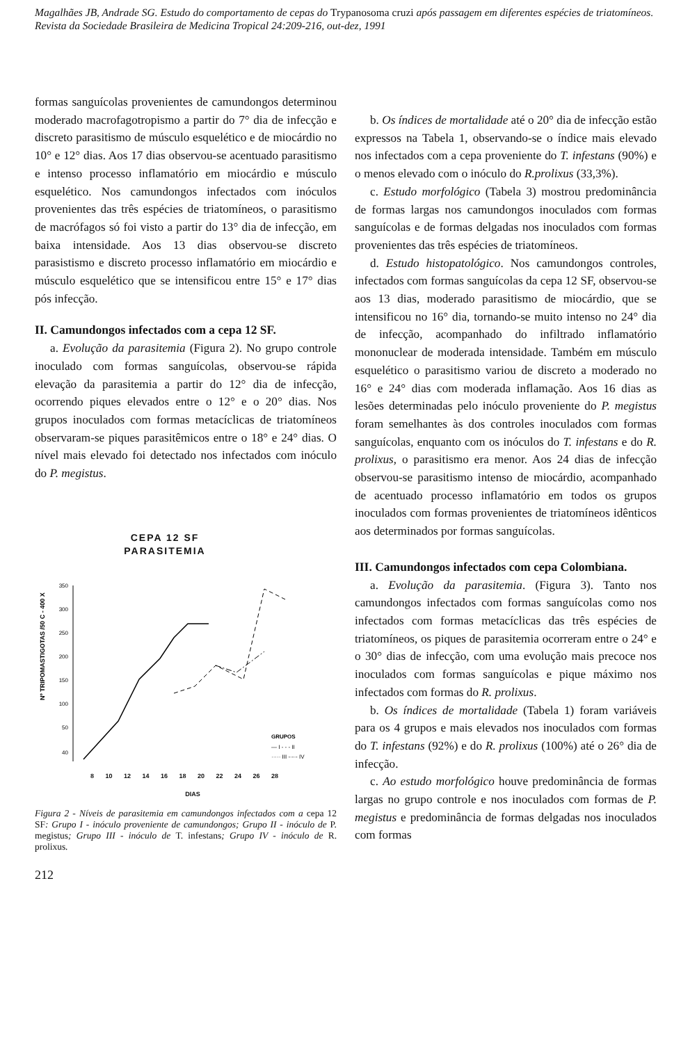Magalhães JB, Andrade SG. Estudo do comportamento de cepas do Trypanosoma cruzi após passagem em diferentes espécies de triatomíneos. Revista da Sociedade Brasileira de Medicina Tropical 24:209-216, out-dez, 1991
formas sanguícolas provenientes de camundongos determinou moderado macrofagotropismo a partir do 7° dia de infecção e discreto parasitismo de músculo esquelético e de miocárdio no 10° e 12° dias. Aos 17 dias observou-se acentuado parasitismo e intenso processo inflamatório em miocárdio e músculo esquelético. Nos camundongos infectados com inóculos provenientes das três espécies de triatomíneos, o parasitismo de macrófagos só foi visto a partir do 13° dia de infecção, em baixa intensidade. Aos 13 dias observou-se discreto parasistismo e discreto processo inflamatório em miocárdio e músculo esquelético que se intensificou entre 15° e 17° dias pós infecção.
II. Camundongos infectados com a cepa 12 SF.
a. Evolução da parasitemia (Figura 2). No grupo controle inoculado com formas sanguícolas, observou-se rápida elevação da parasitemia a partir do 12° dia de infecção, ocorrendo piques elevados entre o 12° e o 20° dias. Nos grupos inoculados com formas metacíclicas de triatomíneos observaram-se piques parasitêmicos entre o 18° e 24° dias. O nível mais elevado foi detectado nos infectados com inóculo do P. megistus.
CEPA 12 SF
PARASITEMIA
350
300
250
200
150
100
50
40
Nº TRIPOMASTIGOTAS /50 C - 400 X
GRUPOS
— I - - - II
····· III -·-·- IV
8 10 12 14 16 18 20 22 24 26 28
DIAS
Figura 2 - Níveis de parasitemia em camundongos infectados com a cepa 12 SF: Grupo I - inóculo proveniente de camundongos; Grupo II - inóculo de P. megistus; Grupo III - inóculo de T. infestans; Grupo IV - inóculo de R. prolixus.
212
b. Os índices de mortalidade até o 20° dia de infecção estão expressos na Tabela 1, observando-se o índice mais elevado nos infectados com a cepa proveniente do T. infestans (90%) e o menos elevado com o inóculo do R.prolixus (33,3%).
c. Estudo morfológico (Tabela 3) mostrou predominância de formas largas nos camundongos inoculados com formas sanguícolas e de formas delgadas nos inoculados com formas provenientes das três espécies de triatomíneos.
d. Estudo histopatológico. Nos camundongos controles, infectados com formas sanguícolas da cepa 12 SF, observou-se aos 13 dias, moderado parasitismo de miocárdio, que se intensificou no 16° dia, tornando-se muito intenso no 24° dia de infecção, acompanhado do infiltrado inflamatório mononuclear de moderada intensidade. Também em músculo esquelético o parasitismo variou de discreto a moderado no 16° e 24° dias com moderada inflamação. Aos 16 dias as lesões determinadas pelo inóculo proveniente do P. megistus foram semelhantes às dos controles inoculados com formas sanguícolas, enquanto com os inóculos do T. infestans e do R. prolixus, o parasitismo era menor. Aos 24 dias de infecção observou-se parasitismo intenso de miocárdio, acompanhado de acentuado processo inflamatório em todos os grupos inoculados com formas provenientes de triatomíneos idênticos aos determinados por formas sanguícolas.
III. Camundongos infectados com cepa Colombiana.
a. Evolução da parasitemia. (Figura 3). Tanto nos camundongos infectados com formas sanguícolas como nos infectados com formas metacíclicas das três espécies de triatomíneos, os piques de parasitemia ocorreram entre o 24° e o 30° dias de infecção, com uma evolução mais precoce nos inoculados com formas sanguícolas e pique máximo nos infectados com formas do R. prolixus.
b. Os índices de mortalidade (Tabela 1) foram variáveis para os 4 grupos e mais elevados nos inoculados com formas do T. infestans (92%) e do R. prolixus (100%) até o 26° dia de infecção.
c. Ao estudo morfológico houve predominância de formas largas no grupo controle e nos inoculados com formas de P. megistus e predominância de formas delgadas nos inoculados com formas